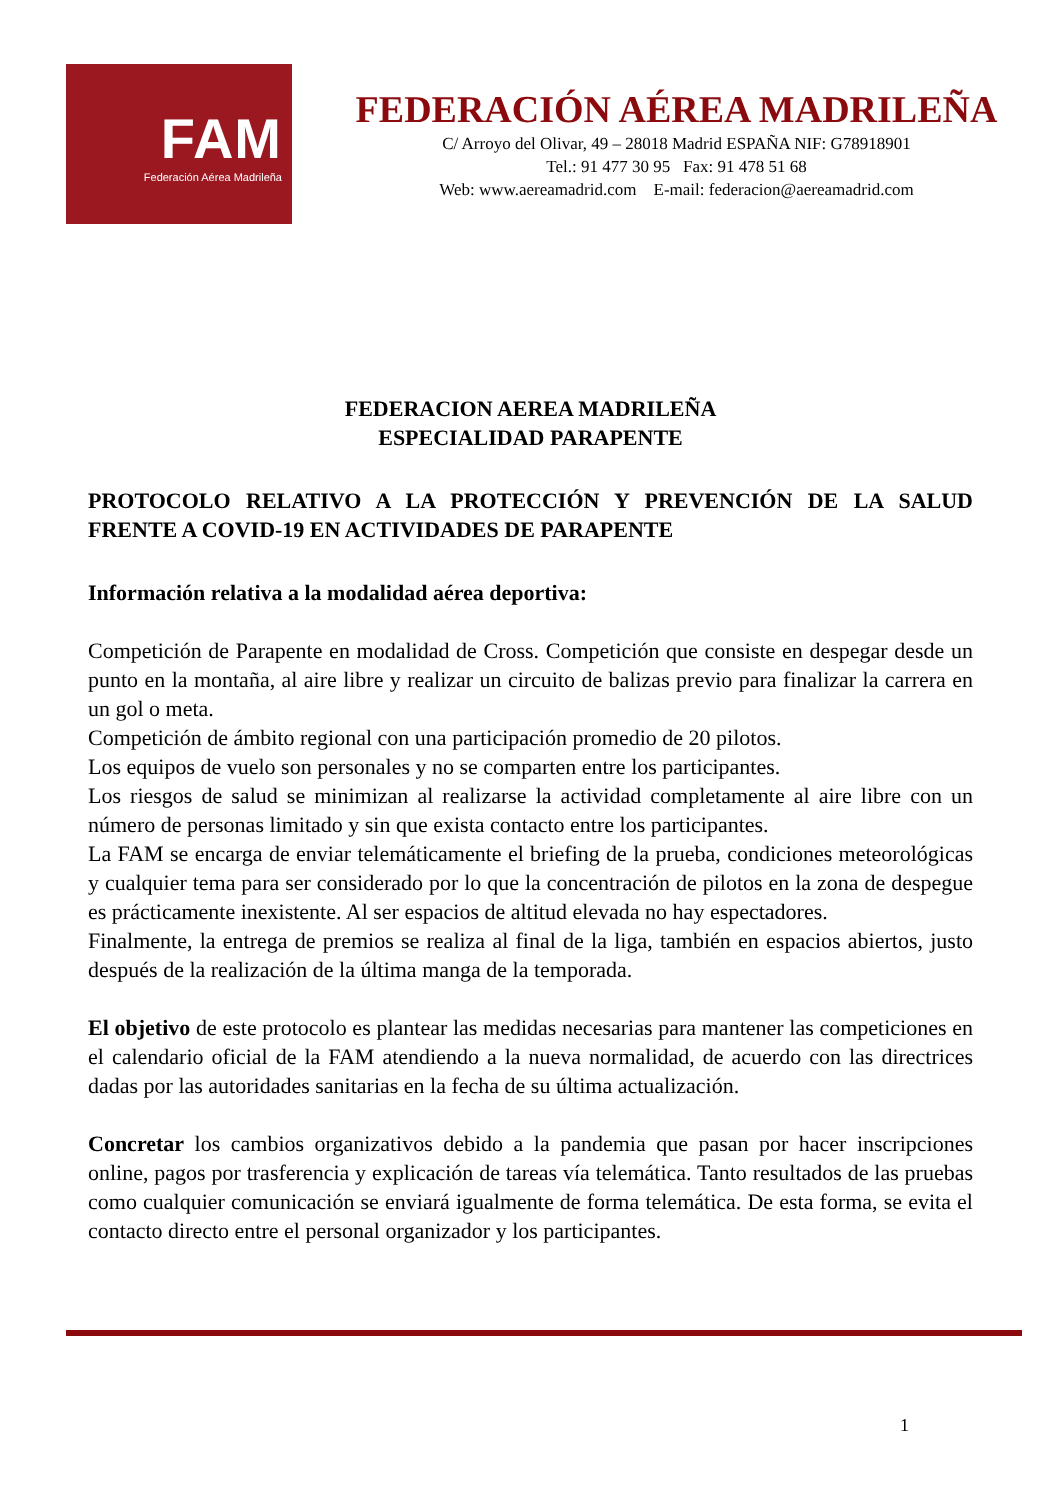FAM
Federación Aérea Madrileña
FEDERACIÓN AÉREA MADRILEÑA
C/ Arroyo del Olivar, 49 – 28018 Madrid ESPAÑA NIF: G78918901
Tel.: 91 477 30 95 Fax: 91 478 51 68
Web: www.aereamadrid.com E-mail: federacion@aereamadrid.com
FEDERACION AEREA MADRILEÑA
ESPECIALIDAD PARAPENTE
PROTOCOLO RELATIVO A LA PROTECCIÓN Y PREVENCIÓN DE LA SALUD FRENTE A COVID-19 EN ACTIVIDADES DE PARAPENTE
Información relativa a la modalidad aérea deportiva:
Competición de Parapente en modalidad de Cross. Competición que consiste en despegar desde un punto en la montaña, al aire libre y realizar un circuito de balizas previo para finalizar la carrera en un gol o meta.
Competición de ámbito regional con una participación promedio de 20 pilotos.
Los equipos de vuelo son personales y no se comparten entre los participantes.
Los riesgos de salud se minimizan al realizarse la actividad completamente al aire libre con un número de personas limitado y sin que exista contacto entre los participantes.
La FAM se encarga de enviar telemáticamente el briefing de la prueba, condiciones meteorológicas y cualquier tema para ser considerado por lo que la concentración de pilotos en la zona de despegue es prácticamente inexistente. Al ser espacios de altitud elevada no hay espectadores.
Finalmente, la entrega de premios se realiza al final de la liga, también en espacios abiertos, justo después de la realización de la última manga de la temporada.
El objetivo de este protocolo es plantear las medidas necesarias para mantener las competiciones en el calendario oficial de la FAM atendiendo a la nueva normalidad, de acuerdo con las directrices dadas por las autoridades sanitarias en la fecha de su última actualización.
Concretar los cambios organizativos debido a la pandemia que pasan por hacer inscripciones online, pagos por trasferencia y explicación de tareas vía telemática. Tanto resultados de las pruebas como cualquier comunicación se enviará igualmente de forma telemática. De esta forma, se evita el contacto directo entre el personal organizador y los participantes.
1